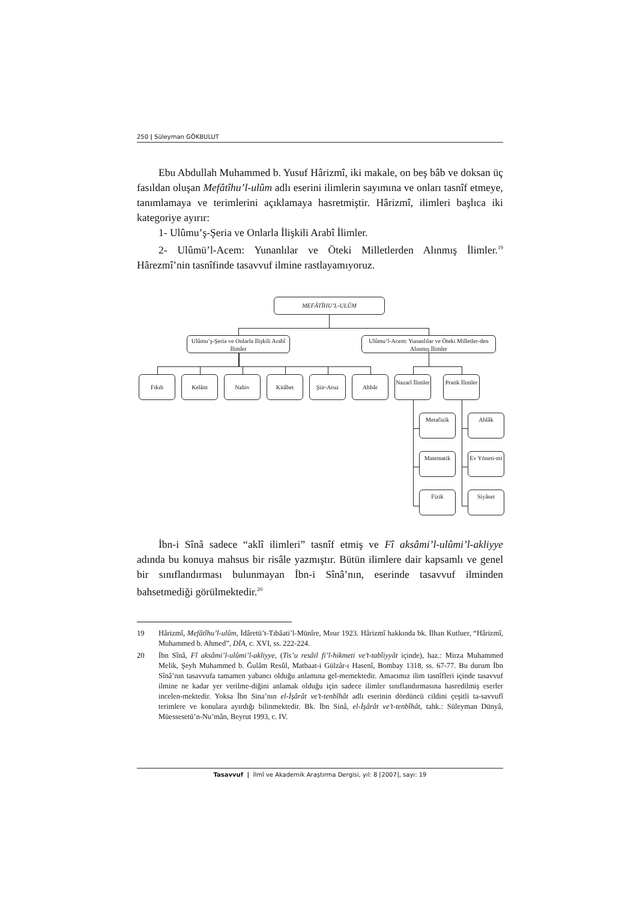250 | Süleyman GÖKBULUT
Ebu Abdullah Muhammed b. Yusuf Hârizmî, iki makale, on beş bâb ve doksan üç fasıldan oluşan Mefâtîhu’l-ulûm adlı eserini ilimlerin sayımına ve onları tasnîf etmeye, tanımlamaya ve terimlerini açıklamaya hasretmiştir. Hârizmî, ilimleri başlıca iki kategoriye ayırır:
1- Ulûmu’ş-Şeria ve Onlarla İlişkili Arabî İlimler.
2- Ulûmü’l-Acem: Yunanlılar ve Öteki Milletlerden Alınmış İlimler.<sup>19</sup> Hârezmî’nin tasnîfinde tasavvuf ilmine rastlayamıyoruz.
MEFÂTÎHU’L-ULÛM
Ulûmu’ş-Şeria ve Onlarla İlişkili Arabî İlimler
Ulûmu’l-Acem: Yunanlılar ve Öteki Milletler-den Alınmış İlimler
Fıkıh Kelâm Nahiv Kitâbet Şiir-Aruz Ahbâr
Nazarî İlimler
Pratik İlimler
Metafizik
Matematik
Fizik
Ahlâk
Ev Yöneti-mi
Siyâset
İbn-i Sînâ sadece “aklî ilimleri” tasnîf etmiş ve Fî aksâmi’l-ulûmi’l-akliyye adında bu konuya mahsus bir risâle yazmıştır. Bütün ilimlere dair kapsamlı ve genel bir sınıflandırması bulunmayan İbn-i Sînâ’nın, eserinde tasavvuf ilminden bahsetmediği görülmektedir.<sup>20</sup>
19 Hârizmî, Mefâtîhu’l-ulûm, İdâretü’t-Tıbâati’l-Münîre, Mısır 1923. Hârizmî hakkında bk. İlhan Kutluer, “Hârizmî, Muhammed b. Ahmed”, DİA, c. XVI, ss. 222-224.
20 İbn Sînâ, Fî aksâmi’l-ulûmi’l-akliyye, (Tis’u resâil fi’l-hikmeti ve’t-tabîiyyât içinde), haz.: Mirza Muhammed Melik, Şeyh Muhammed b. Ğulâm Resûl, Matbaat-i Gülzâr-ı Hasenî, Bombay 1318, ss. 67-77. Bu durum İbn Sînâ’nın tasavvufa tamamen yabancı olduğu anlamına gel-memektedir. Amacımız ilim tasnîfleri içinde tasavvuf ilmine ne kadar yer verilme-diğini anlamak olduğu için sadece ilimler sınıflandırmasına hasredilmiş eserler incelen-mektedir. Yoksa İbn Sina’nın el-İşârât ve’t-tenbîhât adlı eserinin dördüncü cildini çeşitli ta-savvufî terimlere ve konulara ayırdığı bilinmektedir. Bk. İbn Sinâ, el-İşârât ve’t-tenbîhât, tahk.: Süleyman Dünyâ, Müessesetü’n-Nu’mân, Beyrut 1993, c. IV.
Tasavvuf | İlmî ve Akademik Araştırma Dergisi, yıl: 8 [2007], sayı: 19